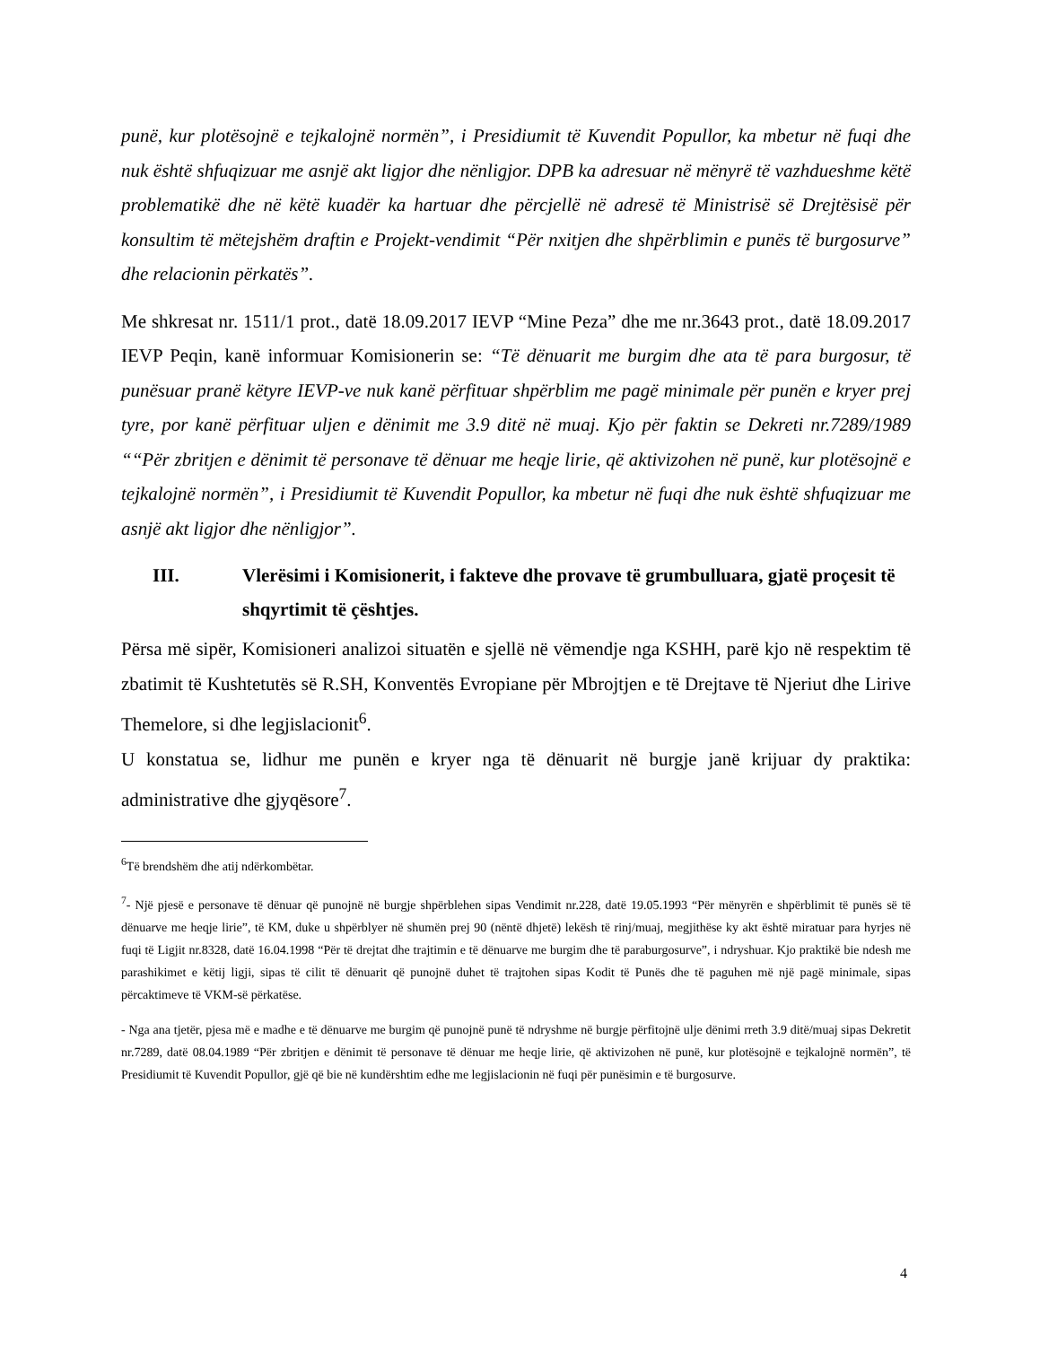punë, kur plotësojnë e tejkalojnë normën”, i Presidiumit të Kuvendit Popullor, ka mbetur në fuqi dhe nuk është shfuqizuar me asnjë akt ligjor dhe nënligjor. DPB ka adresuar në mënyrë të vazhdueshme këtë problematikë dhe në këtë kuadër ka hartuar dhe përcjellë në adresë të Ministrisë së Drejtësisë për konsultim të mëtejshëm draftin e Projekt-vendimit “Për nxitjen dhe shpërblimin e punës të burgosurve” dhe relacionin përkatës”.
Me shkresat nr. 1511/1 prot., datë 18.09.2017 IEVP “Mine Peza” dhe me nr.3643 prot., datë 18.09.2017 IEVP Peqin, kanë informuar Komisionerin se: “Të dënuarit me burgim dhe ata të para burgosur, të punësuar pranë këtyre IEVP-ve nuk kanë përfituar shpërblim me pagë minimale për punën e kryer prej tyre, por kanë përfituar uljen e dënimit me 3.9 ditë në muaj. Kjo për faktin se Dekreti nr.7289/1989 ““Për zbritjen e dënimit të personave të dënuar me heqje lirie, që aktivizohen në punë, kur plotësojnë e tejkalojnë normën”, i Presidiumit të Kuvendit Popullor, ka mbetur në fuqi dhe nuk është shfuqizuar me asnjë akt ligjor dhe nënligjor”.
III. Vlerësimi i Komisionerit, i fakteve dhe provave të grumbulluara, gjatë proçesit të shqyrtimit të çështjes.
Përsa më sipër, Komisioneri analizoi situatën e sjellë në vëmendje nga KSHH, parë kjo në respektim të zbatimit të Kushtetutës së R.SH, Konventës Evropiane për Mbrojtjen e të Drejtave të Njeriut dhe Lirive Themelore, si dhe legjislacionit<sup>6</sup>.
U konstatua se, lidhur me punën e kryer nga të dënuarit në burgje janë krijuar dy praktika: administrative dhe gjyqësore<sup>7</sup>.
<sup>6</sup> Të brendshëm dhe atij ndërkombëtar.
<sup>7</sup>- Një pjesë e personave të dënuar që punojnë në burgje shpërblehen sipas Vendimit nr.228, datë 19.05.1993 “Për mënyrën e shpërblimit të punës së të dënuarve me heqje lirie”, të KM, duke u shpërblyer në shumën prej 90 (nëntë dhjetë) lekësh të rinj/muaj, megjithëse ky akt është miratuar para hyrjes në fuqi të Ligjit nr.8328, datë 16.04.1998 “Për të drejtat dhe trajtimin e të dënuarve me burgim dhe të paraburgosurve”, i ndryshuar. Kjo praktikë bie ndesh me parashikimet e këtij ligji, sipas të cilit të dënuarit që punojnë duhet të trajtohen sipas Kodit të Punës dhe të paguhen më një pagë minimale, sipas përcaktimeve të VKM-së përkatëse.
- Nga ana tjetër, pjesa më e madhe e të dënuarve me burgim që punojnë punë të ndryshme në burgje përfitojnë ulje dënimi rreth 3.9 ditë/muaj sipas Dekretit nr.7289, datë 08.04.1989 “Për zbritjen e dënimit të personave të dënuar me heqje lirie, që aktivizohen në punë, kur plotësojnë e tejkalojnë normën”, të Presidiumit të Kuvendit Popullor, gjë që bie në kundërshtim edhe me legjislacionin në fuqi për punësimin e të burgosurve.
4